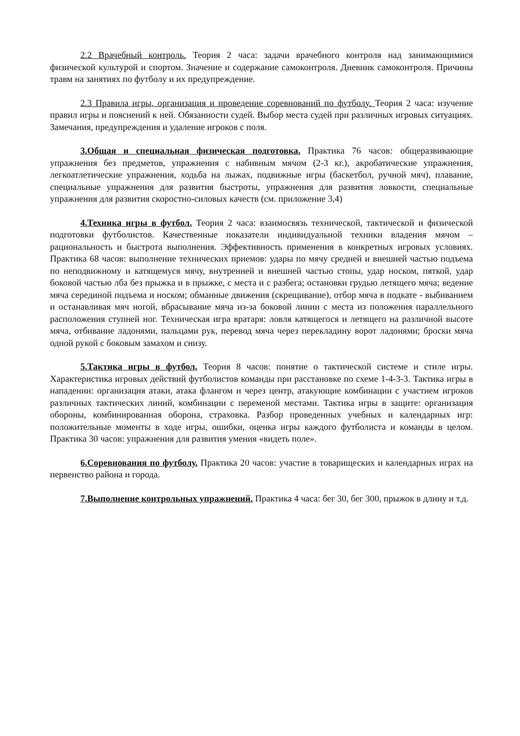2.2 Врачебный контроль. Теория 2 часа: задачи врачебного контроля над занимающимися физической культурой и спортом. Значение и содержание самоконтроля. Дневник самоконтроля. Причины травм на занятиях по футболу и их предупреждение.
2.3 Правила игры, организация и проведение соревнований по футболу. Теория 2 часа: изучение правил игры и пояснений к ней. Обязанности судей. Выбор места судей при различных игровых ситуациях. Замечания, предупреждения и удаление игроков с поля.
3.Общая и специальная физическая подготовка. Практика 76 часов: общеразвивающие упражнения без предметов, упражнения с набивным мячом (2-3 кг.), акробатические упражнения, легкоатлетические упражнения, ходьба на лыжах, подвижные игры (баскетбол, ручной мяч), плавание, специальные упражнения для развития быстроты, упражнения для развития ловкости, специальные упражнения для развития скоростно-силовых качеств (см. приложение 3,4)
4.Техника игры в футбол. Теория 2 часа: взаимосвязь технической, тактической и физической подготовки футболистов. Качественные показатели индивидуальной техники владения мячом – рациональность и быстрота выполнения. Эффективность применения в конкретных игровых условиях. Практика 68 часов: выполнение технических приемов: удары по мячу средней и внешней частью подъема по неподвижному и катящемуся мячу, внутренней и внешней частью стопы, удар носком, пяткой, удар боковой частью лба без прыжка и в прыжке, с места и с разбега; остановки грудью летящего мяча; ведение мяча серединой подъема и носком; обманные движения (скрещивание), отбор мяча в подкате - выбиванием и останавливая мяч ногой, вбрасывание мяча из-за боковой линии с места из положения параллельного расположения ступней ног. Техническая игра вратаря: ловля катящегося и летящего на различной высоте мяча, отбивание ладонями, пальцами рук, перевод мяча через перекладину ворот ладонями; броски мяча одной рукой с боковым замахом и снизу.
5.Тактика игры в футбол. Теория 8 часов: понятие о тактической системе и стиле игры. Характеристика игровых действий футболистов команды при расстановке по схеме 1-4-3-3. Тактика игры в нападении: организация атаки, атака флангом и через центр, атакующие комбинации с участием игроков различных тактических линий, комбинации с переменой местами. Тактика игры в защите: организация обороны, комбинированная оборона, страховка. Разбор проведенных учебных и календарных игр: положительные моменты в ходе игры, ошибки, оценка игры каждого футболиста и команды в целом. Практика 30 часов: упражнения для развития умения «видеть поле».
6.Соревнования по футболу. Практика 20 часов: участие в товарищеских и календарных играх на первенство района и города.
7.Выполнение контрольных упражнений. Практика 4 часа: бег 30, бег 300, прыжок в длину и т.д.